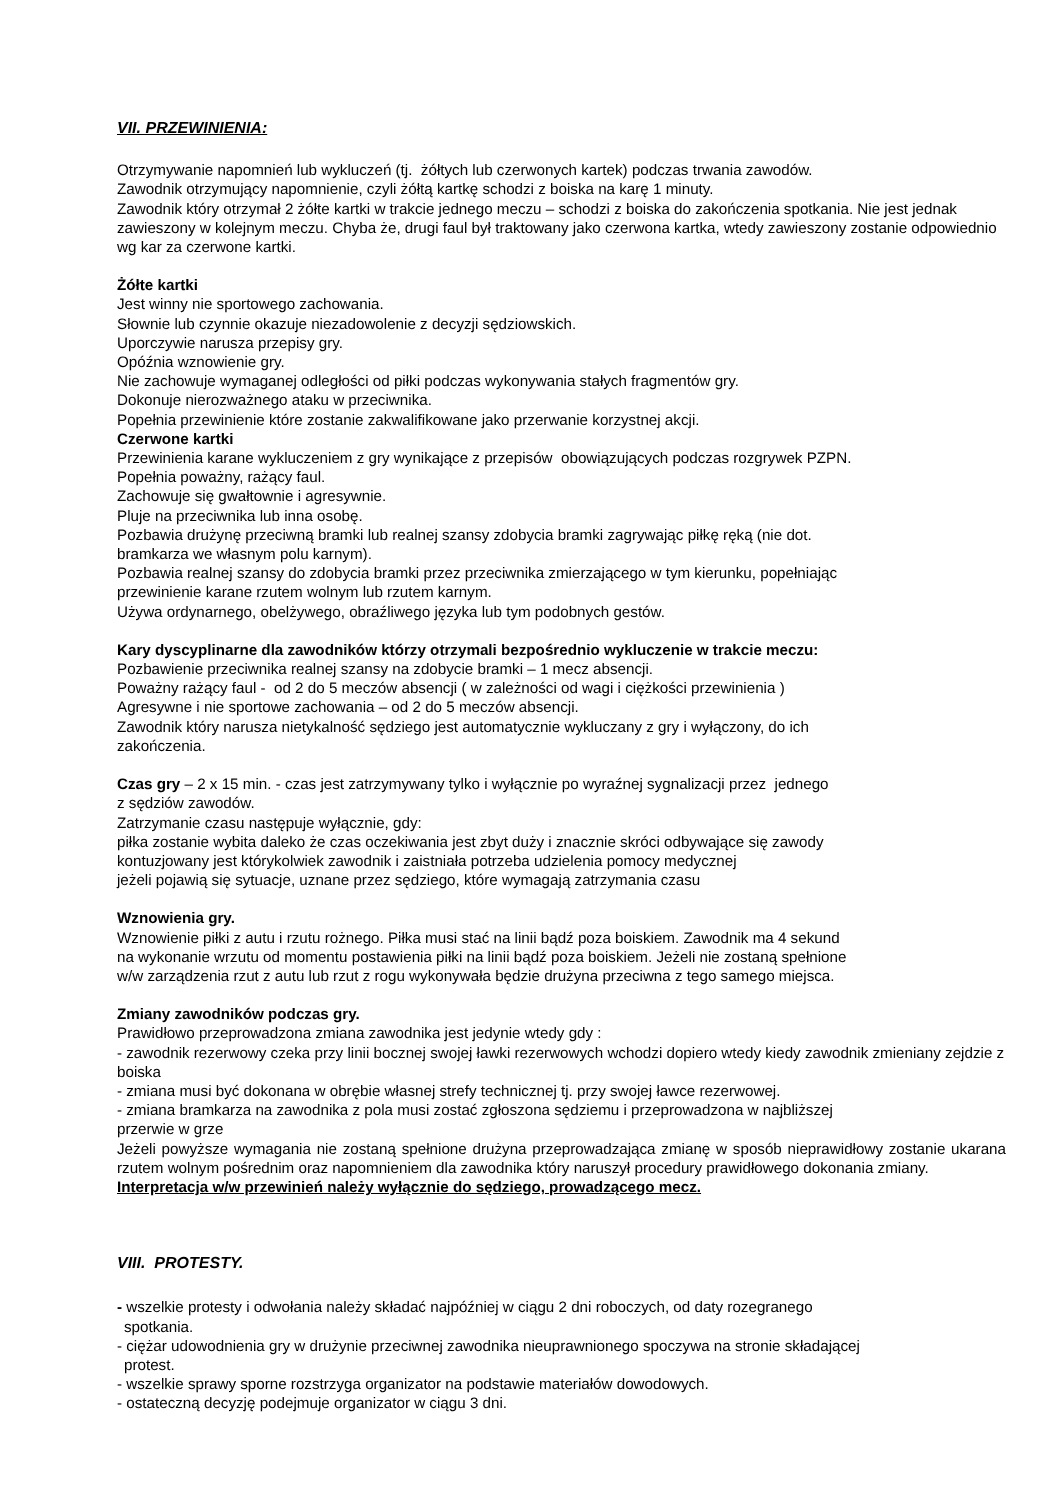VII. PRZEWINIENIA:
Otrzymywanie napomnień lub wykluczeń (tj. żółtych lub czerwonych kartek) podczas trwania zawodów.
Zawodnik otrzymujący napomnienie, czyli żółtą kartkę schodzi z boiska na karę 1 minuty.
Zawodnik który otrzymał 2 żółte kartki w trakcie jednego meczu – schodzi z boiska do zakończenia spotkania. Nie jest jednak zawieszony w kolejnym meczu. Chyba że, drugi faul był traktowany jako czerwona kartka, wtedy zawieszony zostanie odpowiednio wg kar za czerwone kartki.
Żółte kartki
Jest winny nie sportowego zachowania.
Słownie lub czynnie okazuje niezadowolenie z decyzji sędziowskich.
Uporczywie narusza przepisy gry.
Opóźnia wznowienie gry.
Nie zachowuje wymaganej odległości od piłki podczas wykonywania stałych fragmentów gry.
Dokonuje nierozważnego ataku w przeciwnika.
Popełnia przewinienie które zostanie zakwalifikowane jako przerwanie korzystnej akcji.
Czerwone kartki
Przewinienia karane wykluczeniem z gry wynikające z przepisów obowiązujących podczas rozgrywek PZPN.
Popełnia poważny, rażący faul.
Zachowuje się gwałtownie i agresywnie.
Pluje na przeciwnika lub inna osobę.
Pozbawia drużynę przeciwną bramki lub realnej szansy zdobycia bramki zagrywając piłkę ręką (nie dot.
bramkarza we własnym polu karnym).
Pozbawia realnej szansy do zdobycia bramki przez przeciwnika zmierzającego w tym kierunku, popełniając
przewinienie karane rzutem wolnym lub rzutem karnym.
Używa ordynarnego, obelżywego, obraźliwego języka lub tym podobnych gestów.
Kary dyscyplinarne dla zawodników którzy otrzymali bezpośrednio wykluczenie w trakcie meczu:
Pozbawienie przeciwnika realnej szansy na zdobycie bramki – 1 mecz absencji.
Poważny rażący faul - od 2 do 5 meczów absencji ( w zależności od wagi i ciężkości przewinienia )
Agresywne i nie sportowe zachowania – od 2 do 5 meczów absencji.
Zawodnik który narusza nietykalność sędziego jest automatycznie wykluczany z gry i wyłączony, do ich
zakończenia.
Czas gry – 2 x 15 min. - czas jest zatrzymywany tylko i wyłącznie po wyraźnej sygnalizacji przez jednego
z sędziów zawodów.
Zatrzymanie czasu następuje wyłącznie, gdy:
piłka zostanie wybita daleko że czas oczekiwania jest zbyt duży i znacznie skróci odbywające się zawody
kontuzjowany jest którykolwiek zawodnik i zaistniała potrzeba udzielenia pomocy medycznej
jeżeli pojawią się sytuacje, uznane przez sędziego, które wymagają zatrzymania czasu
Wznowienia gry.
Wznowienie piłki z autu i rzutu rożnego. Piłka musi stać na linii bądź poza boiskiem. Zawodnik ma 4 sekund
na wykonanie wrzutu od momentu postawienia piłki na linii bądź poza boiskiem. Jeżeli nie zostaną spełnione
w/w zarządzenia rzut z autu lub rzut z rogu wykonywała będzie drużyna przeciwna z tego samego miejsca.
Zmiany zawodników podczas gry.
Prawidłowo przeprowadzona zmiana zawodnika jest jedynie wtedy gdy :
- zawodnik rezerwowy czeka przy linii bocznej swojej ławki rezerwowych wchodzi dopiero wtedy kiedy zawodnik zmieniany zejdzie z boiska
- zmiana musi być dokonana w obrębie własnej strefy technicznej tj. przy swojej ławce rezerwowej.
- zmiana bramkarza na zawodnika z pola musi zostać zgłoszona sędziemu i przeprowadzona w najbliższej
przerwie w grze
Jeżeli powyższe wymagania nie zostaną spełnione drużyna przeprowadzająca zmianę w sposób nieprawidłowy zostanie ukarana rzutem wolnym pośrednim oraz napomnieniem dla zawodnika który naruszył procedury prawidłowego dokonania zmiany.
Interpretacja w/w przewinień należy wyłącznie do sędziego, prowadzącego mecz.
VIII. PROTESTY.
- wszelkie protesty i odwołania należy składać najpóźniej w ciągu 2 dni roboczych, od daty rozegranego
spotkania.
- ciężar udowodnienia gry w drużynie przeciwnej zawodnika nieuprawnionego spoczywa na stronie składającej
protest.
- wszelkie sprawy sporne rozstrzyga organizator na podstawie materiałów dowodowych.
- ostateczną decyzję podejmuje organizator w ciągu 3 dni.